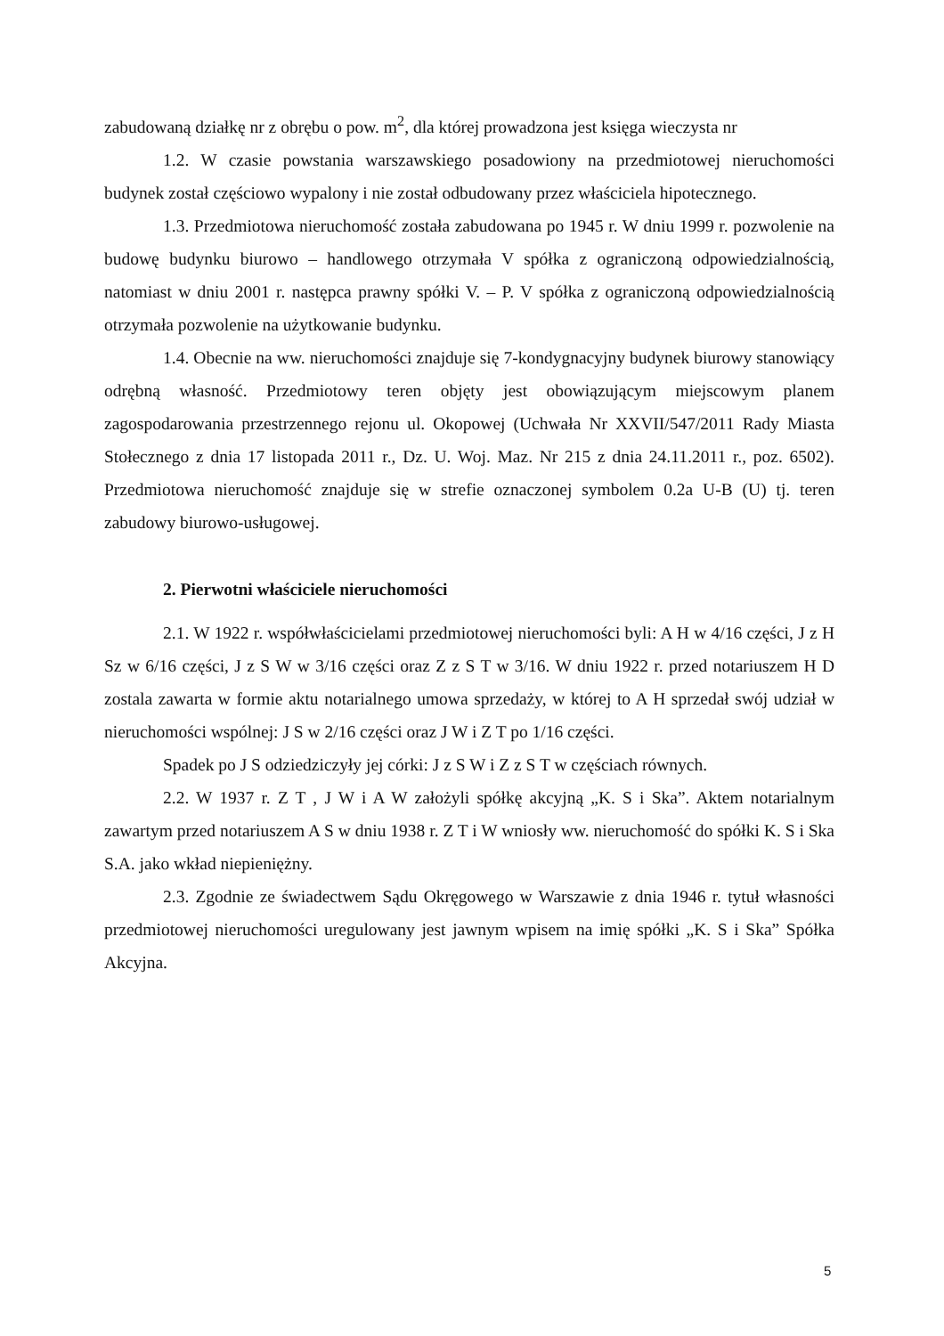zabudowaną działkę nr z obrębu o pow. m<sup>2</sup>, dla której prowadzona jest księga wieczysta nr
1.2. W czasie powstania warszawskiego posadowiony na przedmiotowej nieruchomości budynek został częściowo wypalony i nie został odbudowany przez właściciela hipotecznego.
1.3. Przedmiotowa nieruchomość została zabudowana po 1945 r. W dniu 1999 r. pozwolenie na budowę budynku biurowo – handlowego otrzymała V spółka z ograniczoną odpowiedzialnością, natomiast w dniu 2001 r. następca prawny spółki V. – P. V spółka z ograniczoną odpowiedzialnością otrzymała pozwolenie na użytkowanie budynku.
1.4. Obecnie na ww. nieruchomości znajduje się 7-kondygnacyjny budynek biurowy stanowiący odrębną własność. Przedmiotowy teren objęty jest obowiązującym miejscowym planem zagospodarowania przestrzennego rejonu ul. Okopowej (Uchwała Nr XXVII/547/2011 Rady Miasta Stołecznego z dnia 17 listopada 2011 r., Dz. U. Woj. Maz. Nr 215 z dnia 24.11.2011 r., poz. 6502). Przedmiotowa nieruchomość znajduje się w strefie oznaczonej symbolem 0.2a U-B (U) tj. teren zabudowy biurowo-usługowej.
2. Pierwotni właściciele nieruchomości
2.1. W 1922 r. współwłaścicielami przedmiotowej nieruchomości byli: A H w 4/16 części, J z H Sz w 6/16 części, J z S W w 3/16 części oraz Z z S T w 3/16. W dniu 1922 r. przed notariuszem H D zostala zawarta w formie aktu notarialnego umowa sprzedaży, w której to A H sprzedał swój udział w nieruchomości wspólnej: J S w 2/16 części oraz J W i Z T po 1/16 części.
Spadek po J S odziedziczyły jej córki: J z S W i Z z S T w częściach równych.
2.2. W 1937 r. Z T , J W i A W założyli spółkę akcyjną „K. S i Ska”. Aktem notarialnym zawartym przed notariuszem A S w dniu 1938 r. Z T i W wniosły ww. nieruchomość do spółki K. S i Ska S.A. jako wkład niepieniężny.
2.3. Zgodnie ze świadectwem Sądu Okręgowego w Warszawie z dnia 1946 r. tytuł własności przedmiotowej nieruchomości uregulowany jest jawnym wpisem na imię spółki „K. S i Ska” Spółka Akcyjna.
5